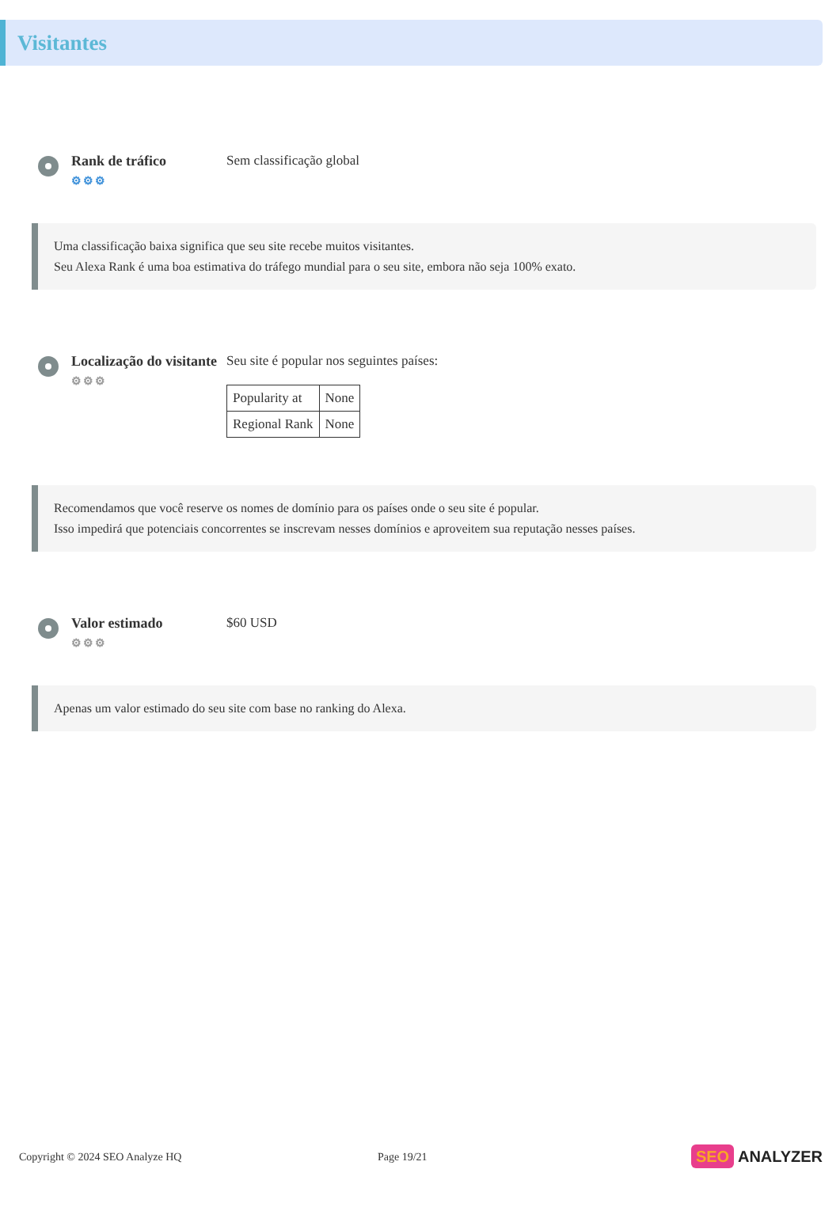Visitantes
Rank de tráfico
⚙⚙⚙
Sem classificação global
Uma classificação baixa significa que seu site recebe muitos visitantes.
Seu Alexa Rank é uma boa estimativa do tráfego mundial para o seu site, embora não seja 100% exato.
Localização do visitante
⚙⚙⚙
Seu site é popular nos seguintes países:
| Popularity at | None |
| Regional Rank | None |
Recomendamos que você reserve os nomes de domínio para os países onde o seu site é popular.
Isso impedirá que potenciais concorrentes se inscrevam nesses domínios e aproveitem sua reputação nesses países.
Valor estimado
⚙⚙⚙
$60 USD
Apenas um valor estimado do seu site com base no ranking do Alexa.
Copyright © 2024 SEO Analyze HQ Page 19/21
SEO ANALYZER